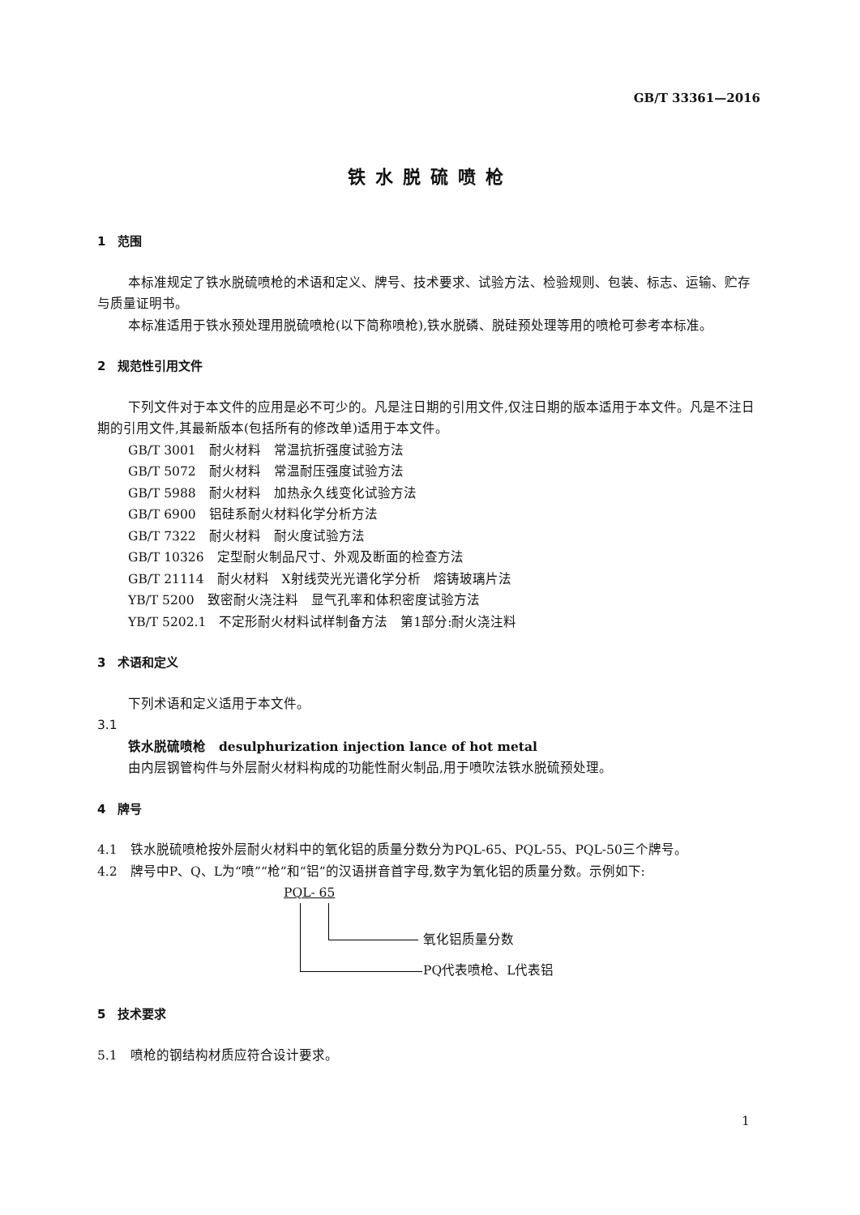GB/T 33361—2016
铁水脱硫喷枪
1　范围
本标准规定了铁水脱硫喷枪的术语和定义、牌号、技术要求、试验方法、检验规则、包装、标志、运输、贮存与质量证明书。
本标准适用于铁水预处理用脱硫喷枪(以下简称喷枪),铁水脱磷、脱硅预处理等用的喷枪可参考本标准。
2　规范性引用文件
下列文件对于本文件的应用是必不可少的。凡是注日期的引用文件,仅注日期的版本适用于本文件。凡是不注日期的引用文件,其最新版本(包括所有的修改单)适用于本文件。
GB/T 3001　耐火材料　常温抗折强度试验方法
GB/T 5072　耐火材料　常温耐压强度试验方法
GB/T 5988　耐火材料　加热永久线变化试验方法
GB/T 6900　铝硅系耐火材料化学分析方法
GB/T 7322　耐火材料　耐火度试验方法
GB/T 10326　定型耐火制品尺寸、外观及断面的检查方法
GB/T 21114　耐火材料　X射线荧光光谱化学分析　熔铸玻璃片法
YB/T 5200　致密耐火浇注料　显气孔率和体积密度试验方法
YB/T 5202.1　不定形耐火材料试样制备方法　第1部分:耐火浇注料
3　术语和定义
下列术语和定义适用于本文件。
3.1
铁水脱硫喷枪　desulphurization injection lance of hot metal
由内层钢管构件与外层耐火材料构成的功能性耐火制品,用于喷吹法铁水脱硫预处理。
4　牌号
4.1　铁水脱硫喷枪按外层耐火材料中的氧化铝的质量分数分为PQL-65、PQL-55、PQL-50三个牌号。
4.2　牌号中P、Q、L为“喷”“枪”和“铝”的汉语拼音首字母,数字为氧化铝的质量分数。示例如下:
PQL- 65
氧化铝质量分数
PQ代表喷枪、L代表铝
5　技术要求
5.1　喷枪的钢结构材质应符合设计要求。
1